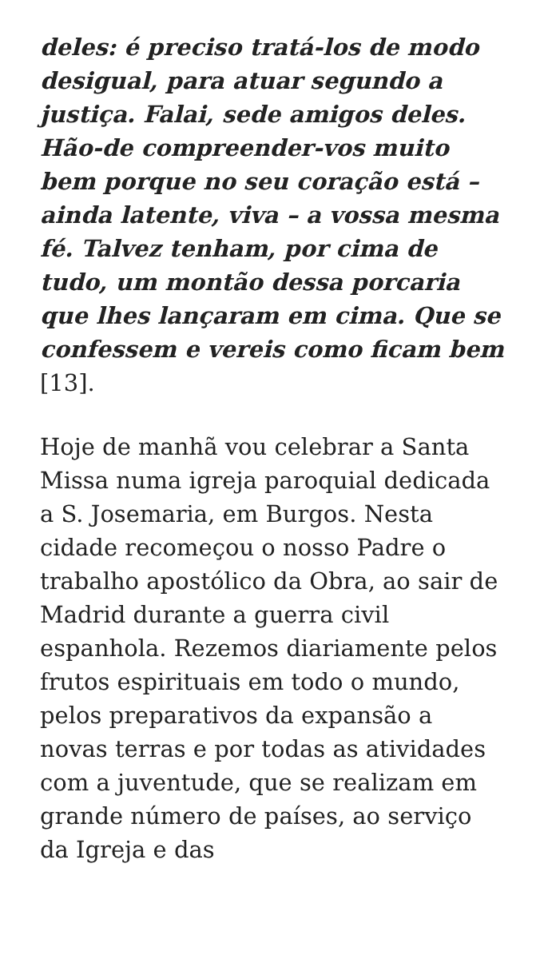deles: é preciso tratá-los de modo desigual, para atuar segundo a justiça. Falai, sede amigos deles. Hão-de compreender-vos muito bem porque no seu coração está – ainda latente, viva – a vossa mesma fé. Talvez tenham, por cima de tudo, um montão dessa porcaria que lhes lançaram em cima. Que se confessem e vereis como ficam bem [13].
Hoje de manhã vou celebrar a Santa Missa numa igreja paroquial dedicada a S. Josemaria, em Burgos. Nesta cidade recomeçou o nosso Padre o trabalho apostólico da Obra, ao sair de Madrid durante a guerra civil espanhola. Rezemos diariamente pelos frutos espirituais em todo o mundo, pelos preparativos da expansão a novas terras e por todas as atividades com a juventude, que se realizam em grande número de países, ao serviço da Igreja e das